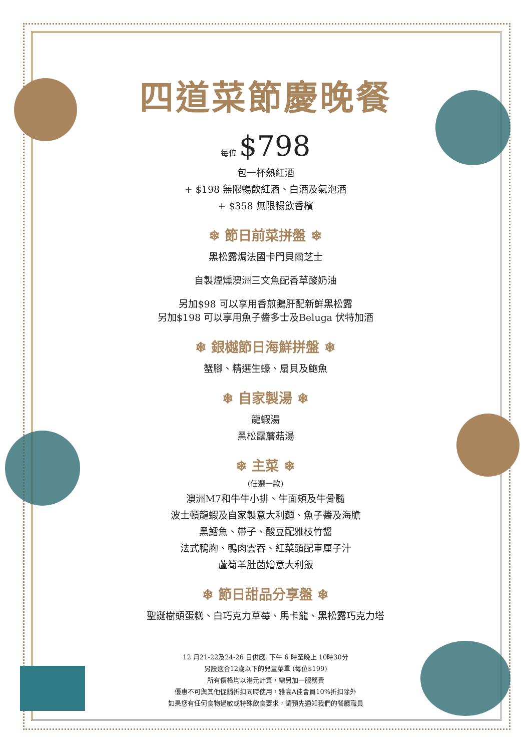四道菜節慶晚餐
每位 $798
包一杯熱紅酒
+ $198 無限暢飲紅酒、白酒及氣泡酒
+ $358 無限暢飲香檳
❄ 節日前菜拼盤 ❄
黑松露焗法國卡門貝爾芝士
自製煙燻澳洲三文魚配香草酸奶油
另加$98 可以享用香煎鵝肝配新鮮黑松露
另加$198 可以享用魚子醬多士及Beluga 伏特加酒
❄ 銀樾節日海鮮拼盤 ❄
蟹腳、精選生蠔、扇貝及鮑魚
❄ 自家製湯 ❄
龍蝦湯
黑松露蘑菇湯
❄ 主菜 ❄
(任選一款)
澳洲M7和牛牛小排、牛面頰及牛骨髓
波士頓龍蝦及自家製意大利麵、魚子醬及海膽
黑鱈魚、帶子、酸豆配雅枝竹醬
法式鴨胸、鴨肉雲吞、紅菜頭配車厘子汁
蘆筍羊肚菌燴意大利飯
❄ 節日甜品分享盤 ❄
聖誕樹頭蛋糕、白巧克力草莓、馬卡龍、黑松露巧克力塔
12 月21-22及24-26 日供應, 下午 6 時至晚上 10時30分
另設適合12歲以下的兒童菜單 (每位$199)
所有價格均以港元計算，需另加一服務費
優惠不可與其他促銷折扣同時使用，雅高A佳會員10%折扣除外
如果您有任何食物過敏或特殊飲食要求，請預先通知我們的餐廳職員